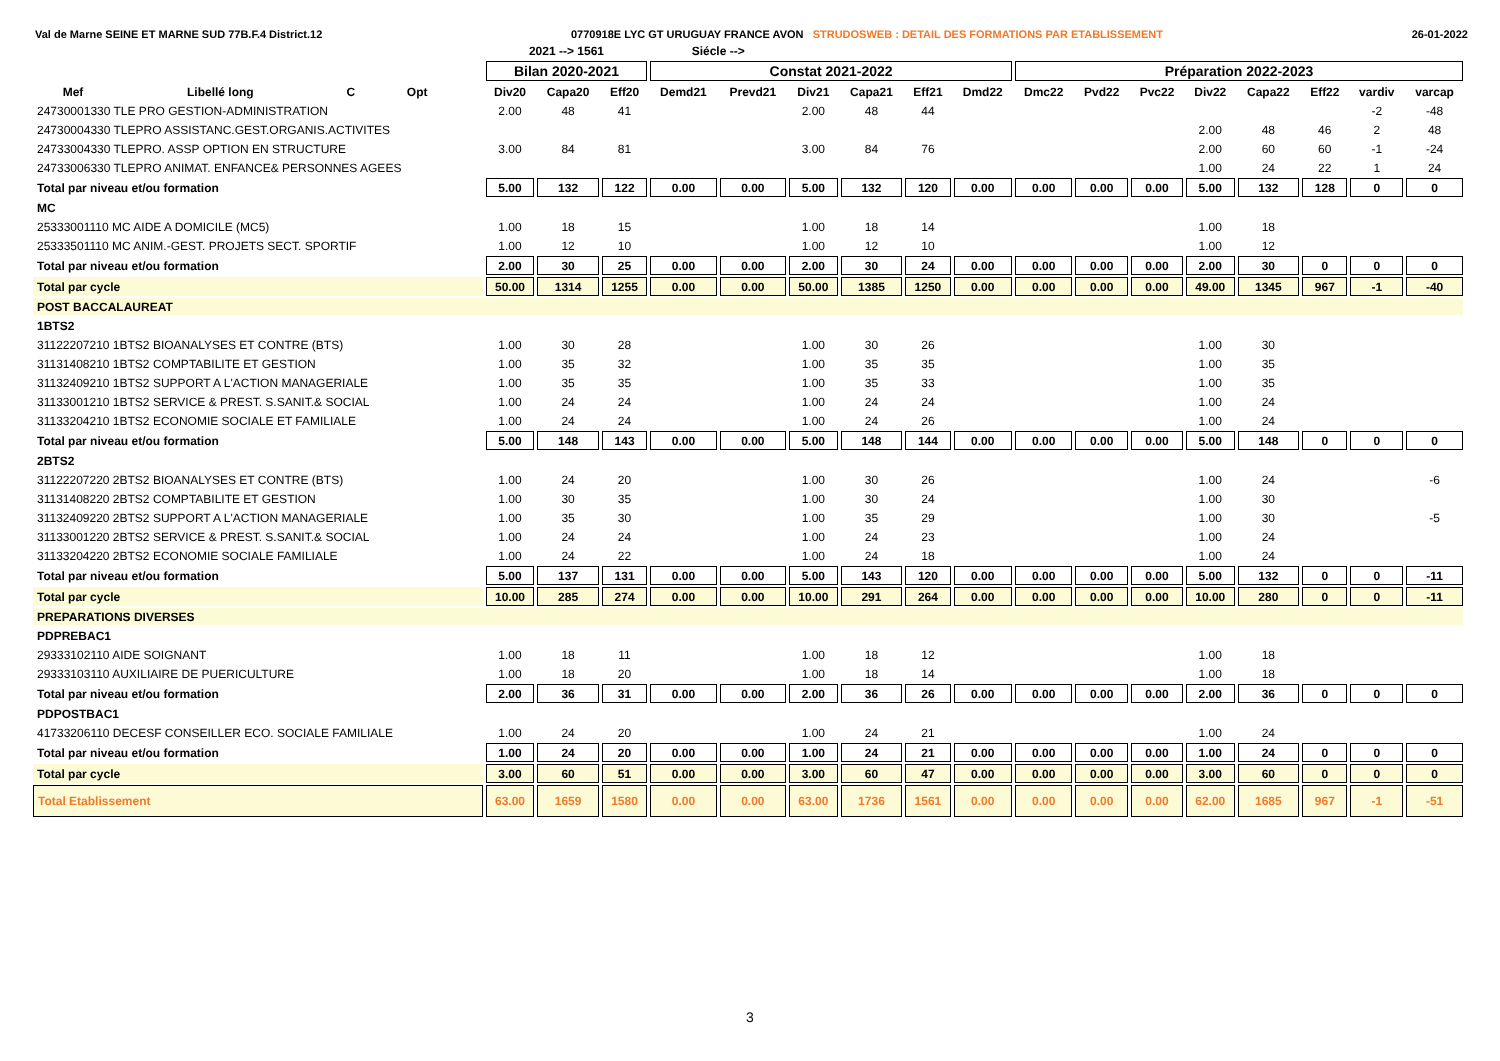Val de Marne SEINE ET MARNE SUD 77B.F.4 District.12 0770918E LYC GT URUGUAY FRANCE AVON STRUDOSWEB : DETAIL DES FORMATIONS PAR ETABLISSEMENT 26-01-2022
| | | | | | 2021 --> 1561 | | | Siécle --> | | | | | | | | | | | | | |
| --- | --- | --- | --- | --- | --- | --- | --- | --- | --- | --- | --- | --- | --- | --- | --- | --- | --- | --- | --- | --- | --- |
| | | | | | Bilan 2020-2021 | | | Constat 2021-2022 | | | | | | Préparation 2022-2023 | | | | | | | |
| Mef | Libellé long | C | Opt | | Div20 | Capa20 | Eff20 | Demd21 | Prevd21 | Div21 | Capa21 | Eff21 | Dmd22 | Dmc22 | Pvd22 | Pvc22 | Div22 | Capa22 | Eff22 | vardiv | varcap |
| 24730001330 TLE PRO GESTION-ADMINISTRATION | | | | | 2.00 | 48 | 41 | | | 2.00 | 48 | 44 | | | | | | | | -2 | -48 |
| 24730004330 TLEPRO ASSISTANC.GEST.ORGANIS.ACTIVITES | | | | | | | | | | | | | | | | | 2.00 | 48 | 46 | 2 | 48 |
| 24733004330 TLEPRO. ASSP OPTION EN STRUCTURE | | | | | 3.00 | 84 | 81 | | | 3.00 | 84 | 76 | | | | | 2.00 | 60 | 60 | -1 | -24 |
| 24733006330 TLEPRO ANIMAT. ENFANCE& PERSONNES AGEES | | | | | | | | | | | | | | | | | 1.00 | 24 | 22 | 1 | 24 |
| Total par niveau et/ou formation | | | | | 5.00 | 132 | 122 | 0.00 | 0.00 | 5.00 | 132 | 120 | 0.00 | 0.00 | 0.00 | 0.00 | 5.00 | 132 | 128 | 0 | 0 |
| MC | | | | | | | | | | | | | | | | | | | | | |
| 25333001110 MC AIDE A DOMICILE (MC5) | | | | | 1.00 | 18 | 15 | | | 1.00 | 18 | 14 | | | | | 1.00 | 18 | | | |
| 25333501110 MC ANIM.-GEST. PROJETS SECT. SPORTIF | | | | | 1.00 | 12 | 10 | | | 1.00 | 12 | 10 | | | | | 1.00 | 12 | | | |
| Total par niveau et/ou formation | | | | | 2.00 | 30 | 25 | 0.00 | 0.00 | 2.00 | 30 | 24 | 0.00 | 0.00 | 0.00 | 0.00 | 2.00 | 30 | 0 | 0 | 0 |
| Total par cycle | | | | | 50.00 | 1314 | 1255 | 0.00 | 0.00 | 50.00 | 1385 | 1250 | 0.00 | 0.00 | 0.00 | 0.00 | 49.00 | 1345 | 967 | -1 | -40 |
| POST BACCALAUREAT | | | | | | | | | | | | | | | | | | | | | |
| 1BTS2 | | | | | | | | | | | | | | | | | | | | | |
| 31122207210 1BTS2 BIOANALYSES ET CONTRE (BTS) | | | | | 1.00 | 30 | 28 | | | 1.00 | 30 | 26 | | | | | 1.00 | 30 | | | |
| 31131408210 1BTS2 COMPTABILITE ET GESTION | | | | | 1.00 | 35 | 32 | | | 1.00 | 35 | 35 | | | | | 1.00 | 35 | | | |
| 31132409210 1BTS2 SUPPORT A L'ACTION MANAGERIALE | | | | | 1.00 | 35 | 35 | | | 1.00 | 35 | 33 | | | | | 1.00 | 35 | | | |
| 31133001210 1BTS2 SERVICE & PREST. S.SANIT.& SOCIAL | | | | | 1.00 | 24 | 24 | | | 1.00 | 24 | 24 | | | | | 1.00 | 24 | | | |
| 31133204210 1BTS2 ECONOMIE SOCIALE ET FAMILIALE | | | | | 1.00 | 24 | 24 | | | 1.00 | 24 | 26 | | | | | 1.00 | 24 | | | |
| Total par niveau et/ou formation | | | | | 5.00 | 148 | 143 | 0.00 | 0.00 | 5.00 | 148 | 144 | 0.00 | 0.00 | 0.00 | 0.00 | 5.00 | 148 | 0 | 0 | 0 |
| 2BTS2 | | | | | | | | | | | | | | | | | | | | | |
| 31122207220 2BTS2 BIOANALYSES ET CONTRE (BTS) | | | | | 1.00 | 24 | 20 | | | 1.00 | 30 | 26 | | | | | 1.00 | 24 | | | -6 |
| 31131408220 2BTS2 COMPTABILITE ET GESTION | | | | | 1.00 | 30 | 35 | | | 1.00 | 30 | 24 | | | | | 1.00 | 30 | | | |
| 31132409220 2BTS2 SUPPORT A L'ACTION MANAGERIALE | | | | | 1.00 | 35 | 30 | | | 1.00 | 35 | 29 | | | | | 1.00 | 30 | | | -5 |
| 31133001220 2BTS2 SERVICE & PREST. S.SANIT.& SOCIAL | | | | | 1.00 | 24 | 24 | | | 1.00 | 24 | 23 | | | | | 1.00 | 24 | | | |
| 31133204220 2BTS2 ECONOMIE SOCIALE FAMILIALE | | | | | 1.00 | 24 | 22 | | | 1.00 | 24 | 18 | | | | | 1.00 | 24 | | | |
| Total par niveau et/ou formation | | | | | 5.00 | 137 | 131 | 0.00 | 0.00 | 5.00 | 143 | 120 | 0.00 | 0.00 | 0.00 | 0.00 | 5.00 | 132 | 0 | 0 | -11 |
| Total par cycle | | | | | 10.00 | 285 | 274 | 0.00 | 0.00 | 10.00 | 291 | 264 | 0.00 | 0.00 | 0.00 | 0.00 | 10.00 | 280 | 0 | 0 | -11 |
| PREPARATIONS DIVERSES | | | | | | | | | | | | | | | | | | | | | |
| PDPREBAC1 | | | | | | | | | | | | | | | | | | | | | |
| 29333102110 AIDE SOIGNANT | | | | | 1.00 | 18 | 11 | | | 1.00 | 18 | 12 | | | | | 1.00 | 18 | | | |
| 29333103110 AUXILIAIRE DE PUERICULTURE | | | | | 1.00 | 18 | 20 | | | 1.00 | 18 | 14 | | | | | 1.00 | 18 | | | |
| Total par niveau et/ou formation | | | | | 2.00 | 36 | 31 | 0.00 | 0.00 | 2.00 | 36 | 26 | 0.00 | 0.00 | 0.00 | 0.00 | 2.00 | 36 | 0 | 0 | 0 |
| PDPOSTBAC1 | | | | | | | | | | | | | | | | | | | | | |
| 41733206110 DECESF CONSEILLER ECO. SOCIALE FAMILIALE | | | | | 1.00 | 24 | 20 | | | 1.00 | 24 | 21 | | | | | 1.00 | 24 | | | |
| Total par niveau et/ou formation | | | | | 1.00 | 24 | 20 | 0.00 | 0.00 | 1.00 | 24 | 21 | 0.00 | 0.00 | 0.00 | 0.00 | 1.00 | 24 | 0 | 0 | 0 |
| Total par cycle | | | | | 3.00 | 60 | 51 | 0.00 | 0.00 | 3.00 | 60 | 47 | 0.00 | 0.00 | 0.00 | 0.00 | 3.00 | 60 | 0 | 0 | 0 |
| Total Etablissement | | | | | 63.00 | 1659 | 1580 | 0.00 | 0.00 | 63.00 | 1736 | 1561 | 0.00 | 0.00 | 0.00 | 0.00 | 62.00 | 1685 | 967 | -1 | -51 |
3